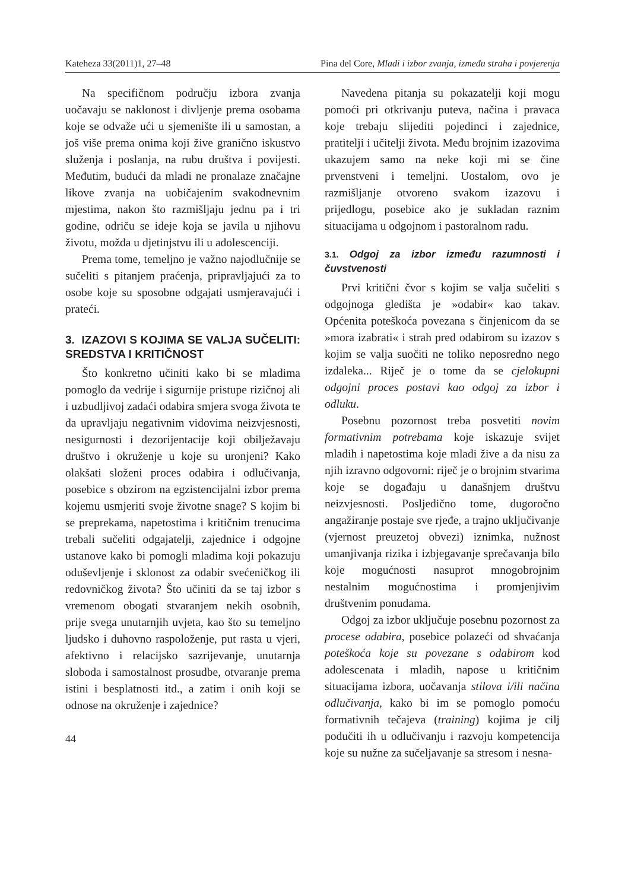Kateheza 33(2011)1, 27–48 Pina del Core, Mladi i izbor zvanja, između straha i povjerenja
Na specifičnom području izbora zvanja uočavaju se naklonost i divljenje prema osobama koje se odvaže ući u sjemenište ili u samostan, a još više prema onima koji žive granično iskustvo služenja i poslanja, na rubu društva i povijesti. Međutim, budući da mladi ne pronalaze značajne likove zvanja na uobičajenim svakodnevnim mjestima, nakon što razmišljaju jednu pa i tri godine, odriču se ideje koja se javila u njihovu životu, možda u djetinjstvu ili u adolescenciji.
Prema tome, temeljno je važno najodlučnije se sučeliti s pitanjem praćenja, pripravljajući za to osobe koje su sposobne odgajati usmjeravajući i prateći.
3. IZAZOVI S KOJIMA SE VALJA SUČELITI: SREDSTVA I KRITIČNOST
Što konkretno učiniti kako bi se mladima pomoglo da vedrije i sigurnije pristupe rizičnoj ali i uzbudljivoj zadaći odabira smjera svoga života te da upravljaju negativnim vidovima neizvjesnosti, nesigurnosti i dezorijentacije koji obilježavaju društvo i okruženje u koje su uronjeni? Kako olakšati složeni proces odabira i odlučivanja, posebice s obzirom na egzistencijalni izbor prema kojemu usmjeriti svoje životne snage? S kojim bi se preprekama, napetostima i kritičnim trenucima trebali sučeliti odgajatelji, zajednice i odgojne ustanove kako bi pomogli mladima koji pokazuju oduševljenje i sklonost za odabir svećeničkog ili redovničkog života? Što učiniti da se taj izbor s vremenom obogati stvaranjem nekih osobnih, prije svega unutarnjih uvjeta, kao što su temeljno ljudsko i duhovno raspoloženje, put rasta u vjeri, afektivno i relacijsko sazrijevanje, unutarnja sloboda i samostalnost prosudbe, otvaranje prema istini i besplatnosti itd., a zatim i onih koji se odnose na okruženje i zajednice?
44
Navedena pitanja su pokazatelji koji mogu pomoći pri otkrivanju puteva, načina i pravaca koje trebaju slijediti pojedinci i zajednice, pratitelji i učitelji života. Među brojnim izazovima ukazujem samo na neke koji mi se čine prvenstveni i temeljni. Uostalom, ovo je razmišljanje otvoreno svakom izazovu i prijedlogu, posebice ako je sukladan raznim situacijama u odgojnom i pastoralnom radu.
3.1. Odgoj za izbor između razumnosti i čuvstvenosti
Prvi kritični čvor s kojim se valja sučeliti s odgojnoga gledišta je »odabir« kao takav. Općenita poteškoća povezana s činjenicom da se »mora izabrati« i strah pred odabirom su izazov s kojim se valja suočiti ne toliko neposredno nego izdaleka... Riječ je o tome da se cjelokupni odgojni proces postavi kao odgoj za izbor i odluku.
Posebnu pozornost treba posvetiti novim formativnim potrebama koje iskazuje svijet mladih i napetostima koje mladi žive a da nisu za njih izravno odgovorni: riječ je o brojnim stvarima koje se događaju u današnjem društvu neizvjesnosti. Posljedično tome, dugoročno angažiranje postaje sve rjeđe, a trajno uključivanje (vjernost preuzetoj obvezi) iznimka, nužnost umanjivanja rizika i izbjegavanje sprečavanja bilo koje mogućnosti nasuprot mnogobrojnim nestalnim mogućnostima i promjenjivim društvenim ponudama.
Odgoj za izbor uključuje posebnu pozornost za procese odabira, posebice polazeći od shvaćanja poteškoća koje su povezane s odabirom kod adolescenata i mladih, napose u kritičnim situacijama izbora, uočavanja stilova i/ili načina odlučivanja, kako bi im se pomoglo pomoću formativnih tečajeva (training) kojima je cilj podučiti ih u odlučivanju i razvoju kompetencija koje su nužne za sučeljavanje sa stresom i nesna-